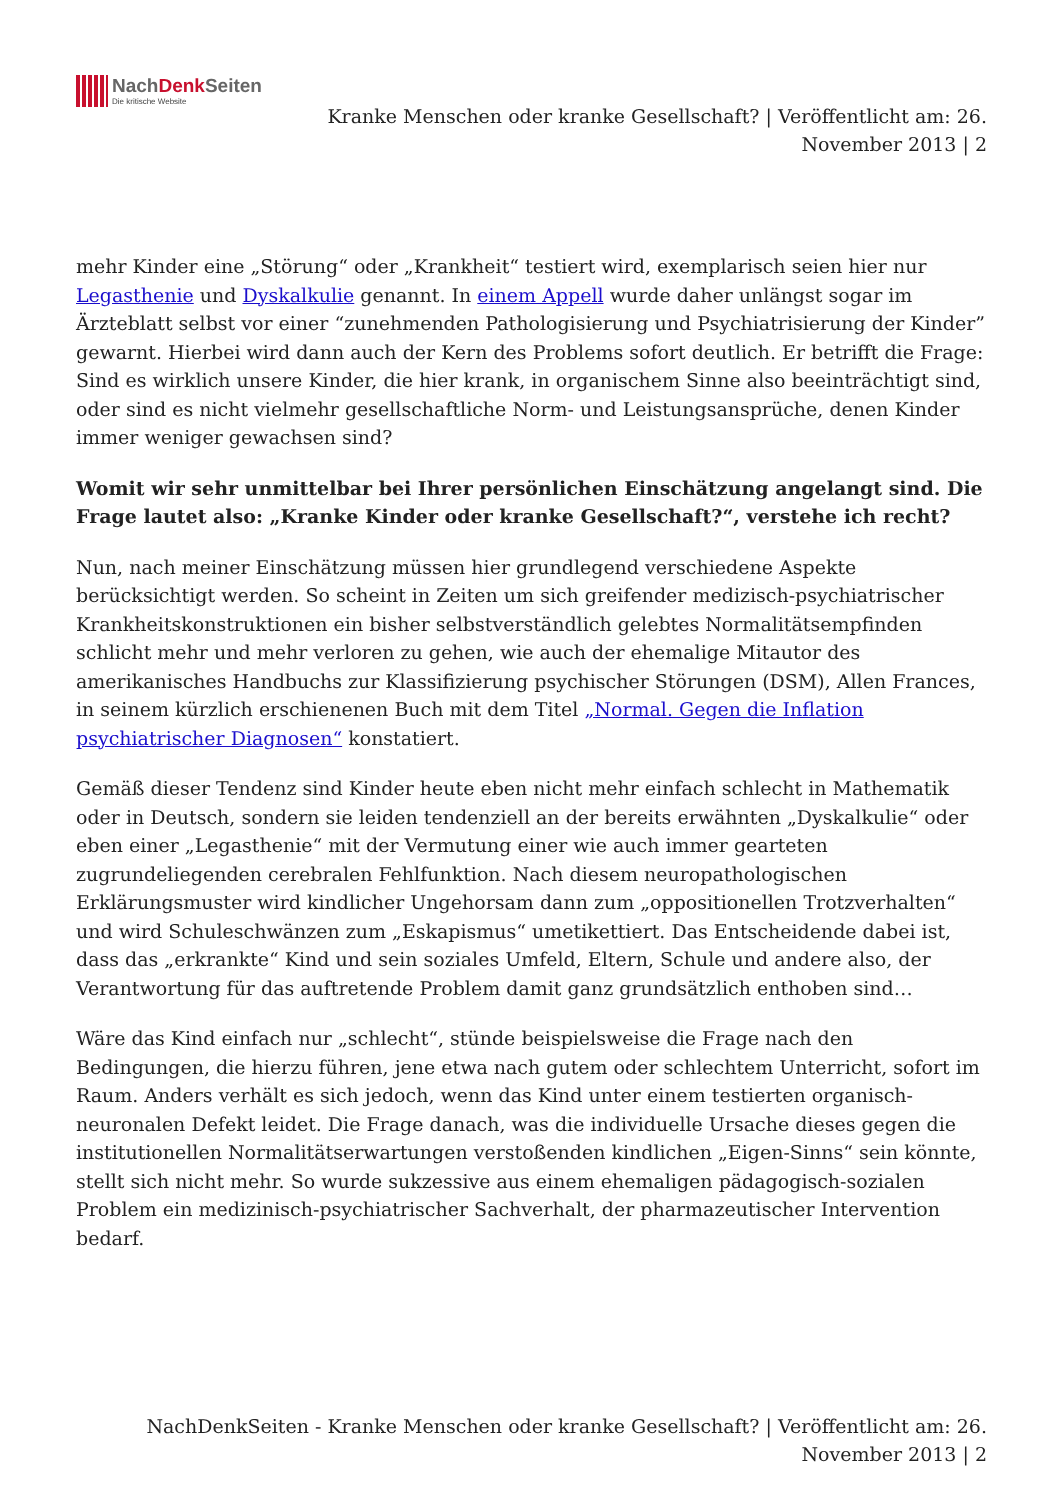NachDenk Seiten Die kritische Website
Kranke Menschen oder kranke Gesellschaft? | Veröffentlicht am: 26. November 2013 | 2
mehr Kinder eine „Störung“ oder „Krankheit“ testiert wird, exemplarisch seien hier nur Legasthenie und Dyskalkulie genannt. In einem Appell wurde daher unlängst sogar im Ärzteblatt selbst vor einer “zunehmenden Pathologisierung und Psychiatrisierung der Kinder” gewarnt. Hierbei wird dann auch der Kern des Problems sofort deutlich. Er betrifft die Frage: Sind es wirklich unsere Kinder, die hier krank, in organischem Sinne also beeinträchtigt sind, oder sind es nicht vielmehr gesellschaftliche Norm- und Leistungsansprüche, denen Kinder immer weniger gewachsen sind?
Womit wir sehr unmittelbar bei Ihrer persönlichen Einschätzung angelangt sind. Die Frage lautet also: „Kranke Kinder oder kranke Gesellschaft?“, verstehe ich recht?
Nun, nach meiner Einschätzung müssen hier grundlegend verschiedene Aspekte berücksichtigt werden. So scheint in Zeiten um sich greifender medizisch-psychiatrischer Krankheitskonstruktionen ein bisher selbstverständlich gelebtes Normalitätsempfinden schlicht mehr und mehr verloren zu gehen, wie auch der ehemalige Mitautor des amerikanisches Handbuchs zur Klassifizierung psychischer Störungen (DSM), Allen Frances, in seinem kürzlich erschienenen Buch mit dem Titel „Normal. Gegen die Inflation psychiatrischer Diagnosen“ konstatiert.
Gemäß dieser Tendenz sind Kinder heute eben nicht mehr einfach schlecht in Mathematik oder in Deutsch, sondern sie leiden tendenziell an der bereits erwähnten „Dyskalkulie“ oder eben einer „Legasthenie“ mit der Vermutung einer wie auch immer gearteten zugrundeliegenden cerebralen Fehlfunktion. Nach diesem neuropathologischen Erklärungsmuster wird kindlicher Ungehorsam dann zum „oppositionellen Trotzverhalten“ und wird Schuleschwänzen zum „Eskapismus“ umetikettiert. Das Entscheidende dabei ist, dass das „erkrankte“ Kind und sein soziales Umfeld, Eltern, Schule und andere also, der Verantwortung für das auftretende Problem damit ganz grundsätzlich enthoben sind…
Wäre das Kind einfach nur „schlecht“, stünde beispielsweise die Frage nach den Bedingungen, die hierzu führen, jene etwa nach gutem oder schlechtem Unterricht, sofort im Raum. Anders verhält es sich jedoch, wenn das Kind unter einem testierten organisch-neuronalen Defekt leidet. Die Frage danach, was die individuelle Ursache dieses gegen die institutionellen Normalitätserwartungen verstoßenden kindlichen „Eigen-Sinns“ sein könnte, stellt sich nicht mehr. So wurde sukzessive aus einem ehemaligen pädagogisch-sozialen Problem ein medizinisch-psychiatrischer Sachverhalt, der pharmazeutischer Intervention bedarf.
NachDenkSeiten - Kranke Menschen oder kranke Gesellschaft? | Veröffentlicht am: 26. November 2013 | 2